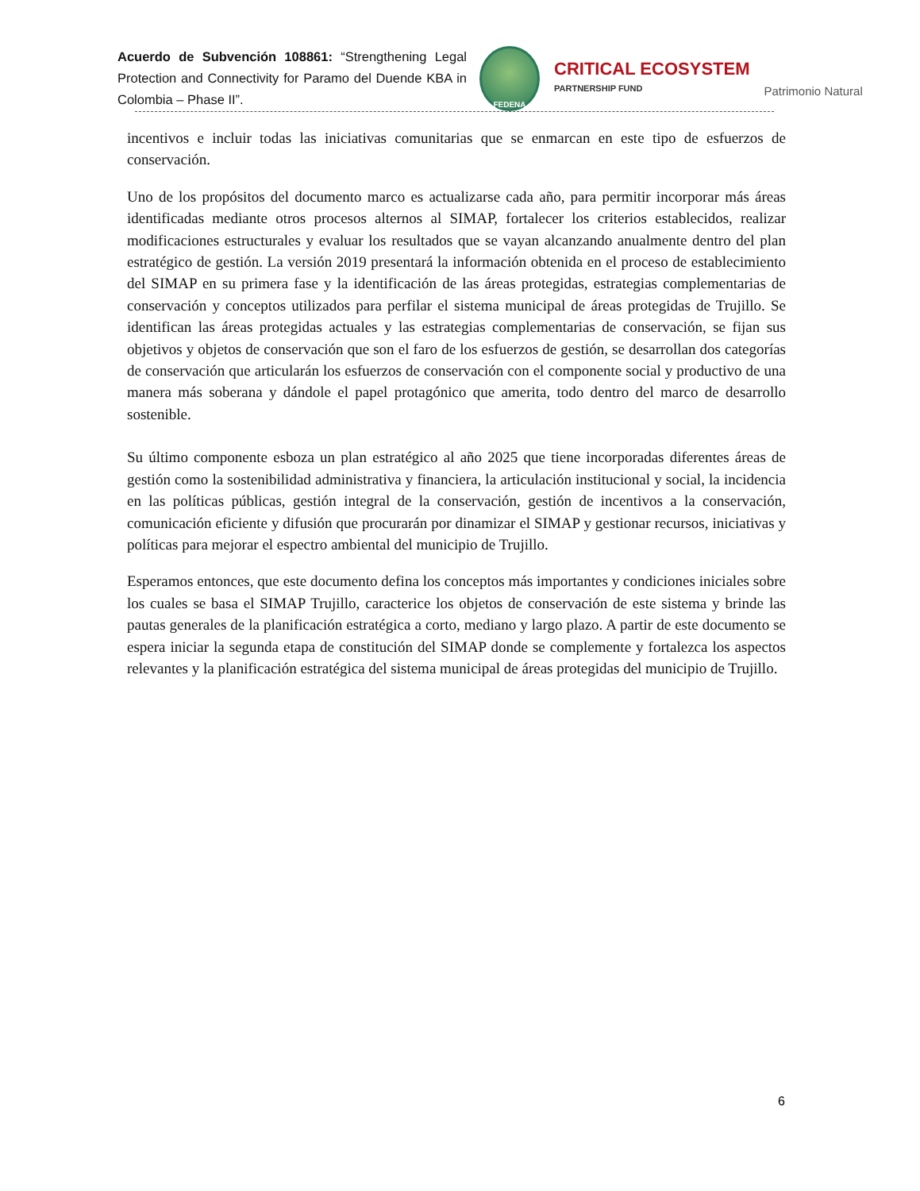Acuerdo de Subvención 108861: “Strengthening Legal Protection and Connectivity for Paramo del Duende KBA in Colombia – Phase II”.
FEDENA
CRITICAL ECOSYSTEM
PARTNERSHIP FUND
Patrimonio Natural
incentivos e incluir todas las iniciativas comunitarias que se enmarcan en este tipo de esfuerzos de conservación.
Uno de los propósitos del documento marco es actualizarse cada año, para permitir incorporar más áreas identificadas mediante otros procesos alternos al SIMAP, fortalecer los criterios establecidos, realizar modificaciones estructurales y evaluar los resultados que se vayan alcanzando anualmente dentro del plan estratégico de gestión. La versión 2019 presentará la información obtenida en el proceso de establecimiento del SIMAP en su primera fase y la identificación de las áreas protegidas, estrategias complementarias de conservación y conceptos utilizados para perfilar el sistema municipal de áreas protegidas de Trujillo. Se identifican las áreas protegidas actuales y las estrategias complementarias de conservación, se fijan sus objetivos y objetos de conservación que son el faro de los esfuerzos de gestión, se desarrollan dos categorías de conservación que articularán los esfuerzos de conservación con el componente social y productivo de una manera más soberana y dándole el papel protagónico que amerita, todo dentro del marco de desarrollo sostenible.
Su último componente esboza un plan estratégico al año 2025 que tiene incorporadas diferentes áreas de gestión como la sostenibilidad administrativa y financiera, la articulación institucional y social, la incidencia en las políticas públicas, gestión integral de la conservación, gestión de incentivos a la conservación, comunicación eficiente y difusión que procurarán por dinamizar el SIMAP y gestionar recursos, iniciativas y políticas para mejorar el espectro ambiental del municipio de Trujillo.
Esperamos entonces, que este documento defina los conceptos más importantes y condiciones iniciales sobre los cuales se basa el SIMAP Trujillo, caracterice los objetos de conservación de este sistema y brinde las pautas generales de la planificación estratégica a corto, mediano y largo plazo. A partir de este documento se espera iniciar la segunda etapa de constitución del SIMAP donde se complemente y fortalezca los aspectos relevantes y la planificación estratégica del sistema municipal de áreas protegidas del municipio de Trujillo.
6